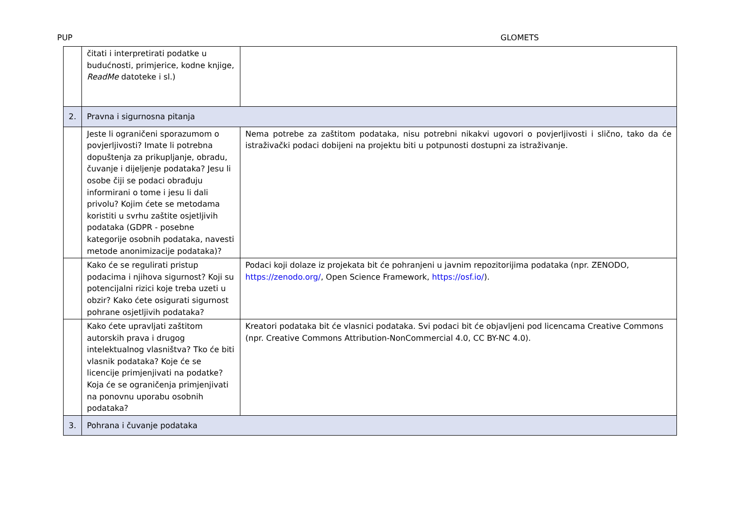PUP GLOMETS
| | čitati i interpretirati podatke u budućnosti, primjerice, kodne knjige, ReadMe datoteke i sl.) | |
| 2. | Pravna i sigurnosna pitanja | |
| | Jeste li ograničeni sporazumom o povjerljivosti? Imate li potrebna dopuštenja za prikupljanje, obradu, čuvanje i dijeljenje podataka? Jesu li osobe čiji se podaci obrađuju informirani o tome i jesu li dali privolu? Kojim ćete se metodama koristiti u svrhu zaštite osjetljivih podataka (GDPR - posebne kategorije osobnih podataka, navesti metode anonimizacije podataka)? | Nema potrebe za zaštitom podataka, nisu potrebni nikakvi ugovori o povjerljivosti i slično, tako da će istraživački podaci dobijeni na projektu biti u potpunosti dostupni za istraživanje. |
| | Kako će se regulirati pristup podacima i njihova sigurnost? Koji su potencijalni rizici koje treba uzeti u obzir? Kako ćete osigurati sigurnost pohrane osjetljivih podataka? | Podaci koji dolaze iz projekata bit će pohranjeni u javnim repozitorijima podataka (npr. ZENODO, https://zenodo.org/ , Open Science Framework, https://osf.io/ ). |
| | Kako ćete upravljati zaštitom autorskih prava i drugog intelektualnog vlasništva? Tko će biti vlasnik podataka? Koje će se licencije primjenjivati na podatke? Koja će se ograničenja primjenjivati na ponovnu uporabu osobnih podataka? | Kreatori podataka bit će vlasnici podataka. Svi podaci bit će objavljeni pod licencama Creative Commons (npr. Creative Commons Attribution-NonCommercial 4.0, CC BY-NC 4.0). |
| 3. | Pohrana i čuvanje podataka | |